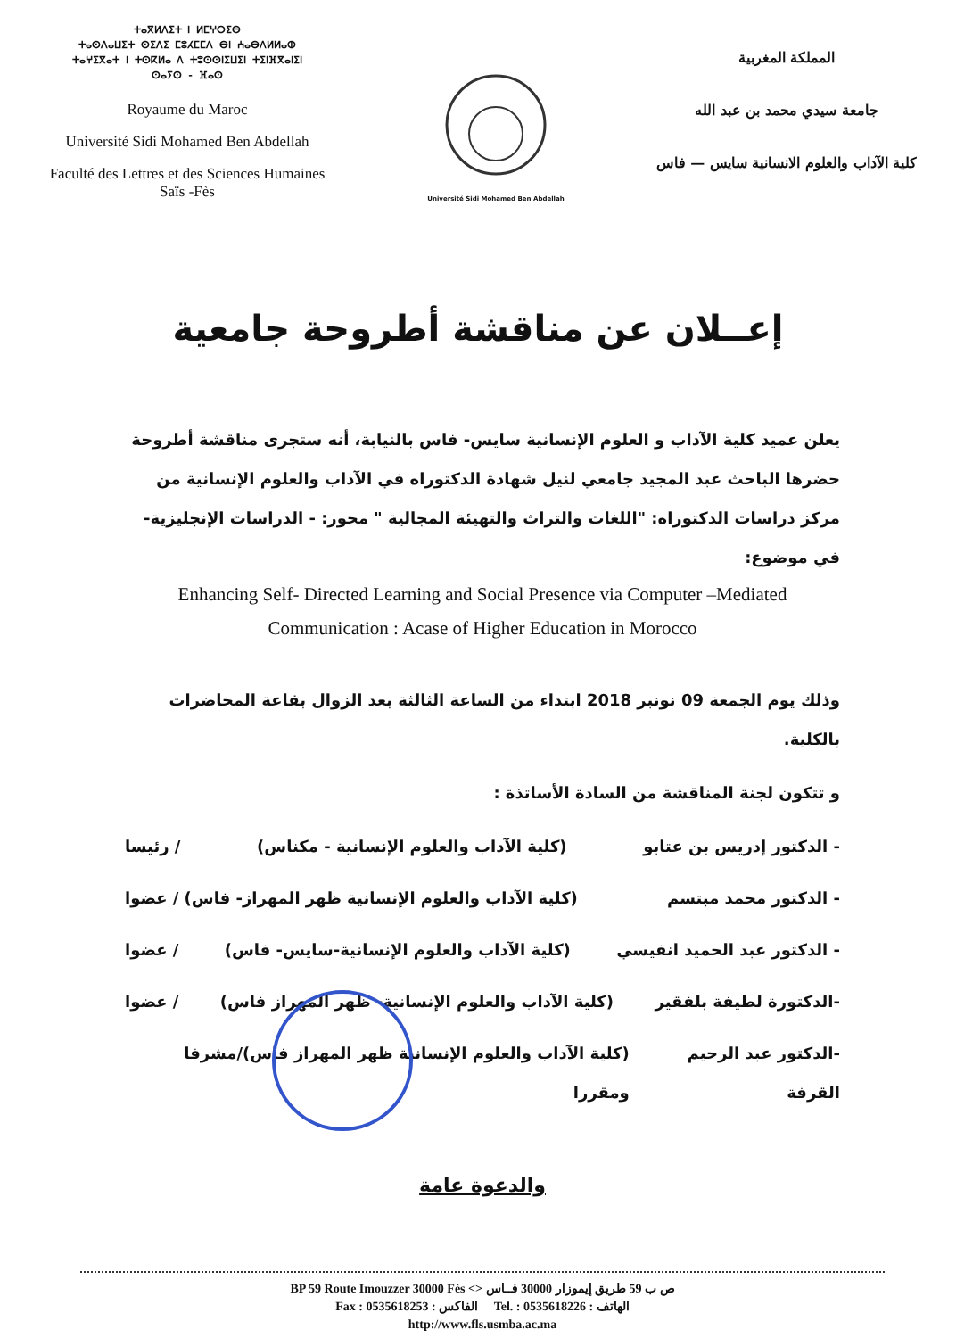ⵜⴰⴳⵍⴷⵉⵜ ⵏ ⵍⵎⵖⵔⵉⴱ
ⵜⴰⵙⴷⴰⵡⵉⵜ ⵙⵉⴷⵉ ⵎⵓⵃⵎⵎⴷ ⴱⵏ ⵄⴰⴱⴷⵍⵍⴰⵀ
ⵜⴰⵖⵉⴳⴰⵜ ⵏ ⵜⵙⴽⵍⴰ ⴷ ⵜⵓⵙⵙⵏⵉⵡⵉⵏ ⵜⵉⵏⴼⴳⴰⵏⵉⵏ
ⵙⴰⵢⵙ - ⴼⴰⵙ
Royaume du Maroc
Université Sidi Mohamed Ben Abdellah
Faculté des Lettres et des Sciences Humaines
Saïs -Fès
Université Sidi Mohamed Ben Abdellah
المملكة المغربية
جامعة سيدي محمد بن عبد الله
كلية الآداب والعلوم الانسانية سايس — فاس
إعــلان عن مناقشة أطروحة جامعية
يعلن عميد كلية الآداب و العلوم الإنسانية سايس- فاس بالنيابة، أنه ستجرى مناقشة أطروحة حضرها الباحث عبد المجيد جامعي لنيل شهادة الدكتوراه في الآداب والعلوم الإنسانية من مركز دراسات الدكتوراه: "اللغات والتراث والتهيئة المجالية " محور: - الدراسات الإنجليزية- في موضوع:
Enhancing Self- Directed Learning and Social Presence via Computer –Mediated Communication : Acase of Higher Education in Morocco
وذلك يوم الجمعة 09 نونبر 2018 ابتداء من الساعة الثالثة بعد الزوال بقاعة المحاضرات بالكلية.
و تتكون لجنة المناقشة من السادة الأساتذة :
- الدكتور إدريس بن عتابو (كلية الآداب والعلوم الإنسانية - مكناس) / رئيسا
- الدكتور محمد مبتسم (كلية الآداب والعلوم الإنسانية ظهر المهراز- فاس) / عضوا
- الدكتور عبد الحميد انفيسي (كلية الآداب والعلوم الإنسانية-سايس- فاس) / عضوا
-الدكتورة لطيفة بلفقير (كلية الآداب والعلوم الإنسانية- ظهر المهراز فاس) / عضوا
-الدكتور عبد الرحيم القرفة (كلية الآداب والعلوم الإنسانية ظهر المهراز فاس)/مشرفا ومقررا
والدعوة عامة
BP 59 Route Imouzzer 30000 Fès <> ص ب 59 طريق إيموزار 30000 فــاس
Fax : 0535618253 : الفاكس Tel. : 0535618226 : الهاتف
http://www.fls.usmba.ac.ma